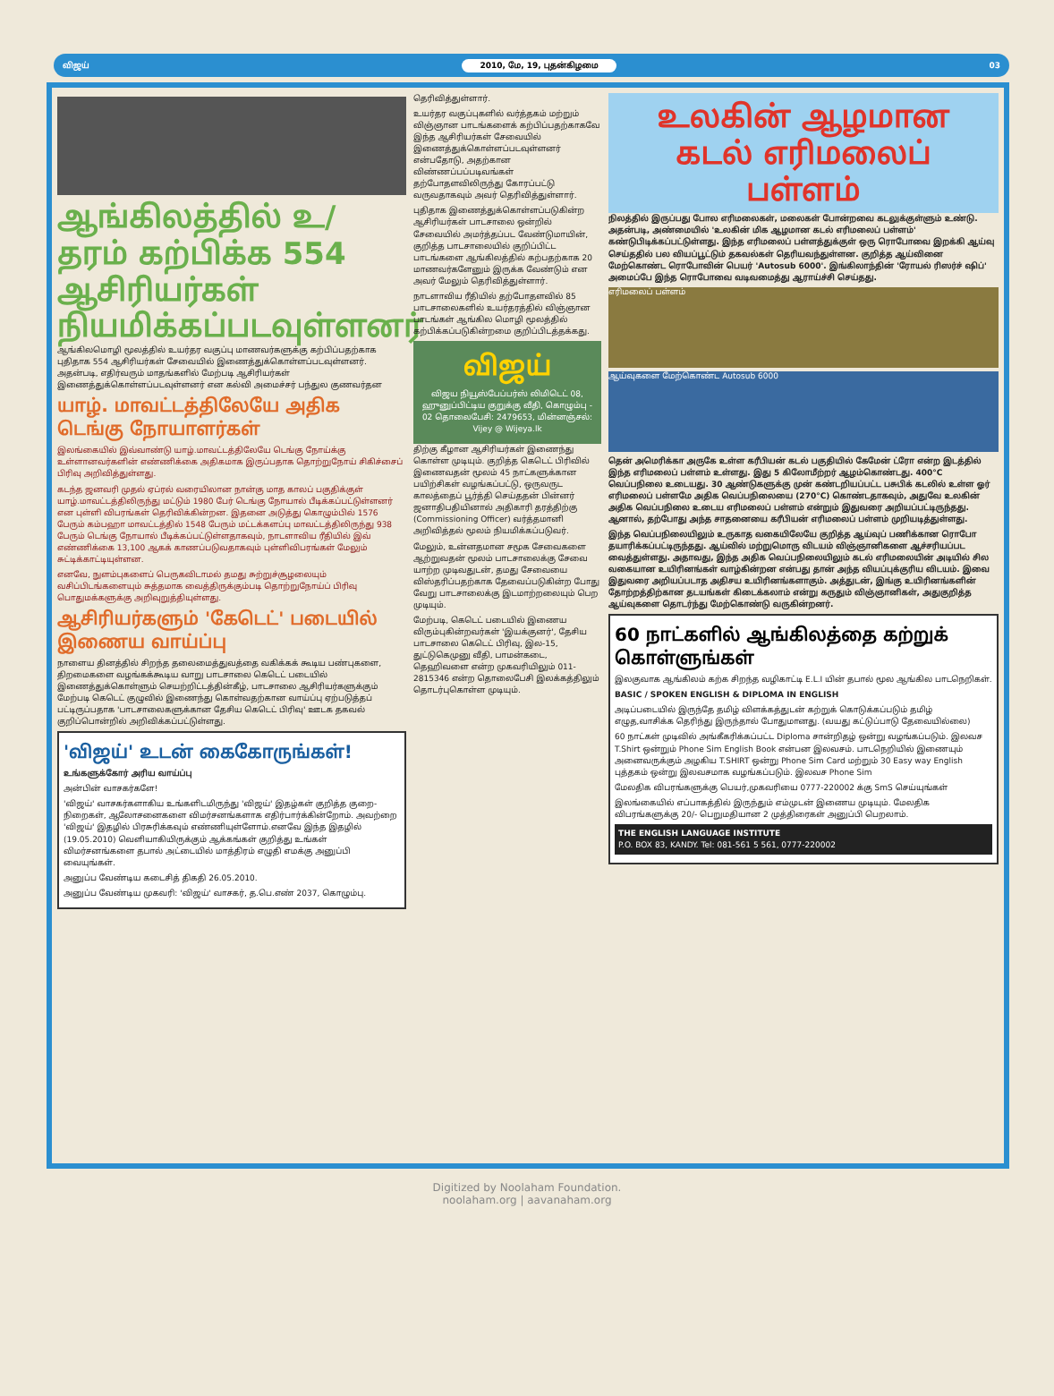விஜய் 2010, மே, 19, புதன்கிழமை 03
ஆங்கிலத்தில் உ/தரம் கற்பிக்க 554 ஆசிரியர்கள் நியமிக்கப்படவுள்ளனர்
ஆங்கிலமொழி மூலத்தில் உயர்தர வகுப்பு மாணவர்களுக்கு கற்பிப்பதற்காக புதிதாக 554 ஆசிரியர்கள் சேவையில் இணைத்துக்கொள்ளப்படவுள்ளனர். அதன்படி, எதிர்வரும் மாதங்களில் மேற்படி ஆசிரியர்கள் இணைத்துக்கொள்ளப்படவுள்ளனர் என கல்வி அமைச்சர் பந்துல குணவர்தன
யாழ். மாவட்டத்திலேயே அதிக டெங்கு நோயாளர்கள்
இலங்கையில் இவ்வாண்டு யாழ்.மாவட்டத்திலேயே டெங்கு நோய்க்கு உள்ளானவர்களின் எண்ணிக்கை அதிகமாக இருப்பதாக தொற்றுநோய் சிகிச்சைப் பிரிவு அறிவித்துள்ளது.
கடந்த ஜனவரி முதல் ஏப்ரல் வரையிலான நான்கு மாத காலப் பகுதிக்குள் யாழ்.மாவட்டத்திலிருந்து மட்டும் 1980 பேர் டெங்கு நோயால் பீடிக்கப்பட்டுள்ளனர் என புள்ளி விபரங்கள் தெரிவிக்கின்றன. இதனை அடுத்து கொழும்பில் 1576 பேரும் கம்பஹா மாவட்டத்தில் 1548 பேரும் மட்டக்களப்பு மாவட்டத்திலிருந்து 938 பேரும் டெங்கு நோயால் பீடிக்கப்பட்டுள்ளதாகவும், நாடளாவிய ரீதியில் இவ் எண்ணிக்கை 13,100 ஆகக் காணப்படுவதாகவும் புள்ளிவிபரங்கள் மேலும் சுட்டிக்காட்டியுள்ளன.
எனவே, நுளம்புகளைப் பெருகவிடாமல் தமது சுற்றுச்சூழலையும் வசிப்பிடங்களையும் சுத்தமாக வைத்திருக்கும்படி தொற்றுநோய்ப் பிரிவு பொதுமக்களுக்கு அறிவுறுத்தியுள்ளது.
ஆசிரியர்களும் 'கேடெட்' படையில் இணைய வாய்ப்பு
நாளைய தினத்தில் சிறந்த தலைமைத்துவத்தை வகிக்கக் கூடிய பண்புகளை, திறமைகளை வழங்கக்கூடிய வாறு பாடசாலை கெடெட் படையில் இணைத்துக்கொள்ளும் செயற்றிட்டத்தின்கீழ், பாடசாலை ஆசிரியர்களுக்கும் மேற்படி கெடெட் குழுவில் இணைந்து கொள்வதற்கான வாய்ப்பு ஏற்படுத்தப் பட்டிருப்பதாக 'பாடசாலைகளுக்கான தேசிய கெடெட் பிரிவு' ஊடக தகவல் குறிப்பொன்றில் அறிவிக்கப்பட்டுள்ளது.
'விஜய்' உடன் கைகோருங்கள்!
உங்களுக்கோர் அரிய வாய்ப்பு
அன்பின் வாசகர்களே!
'விஜய்' வாசகர்களாகிய உங்களிடமிருந்து 'விஜய்' இதழ்கள் குறித்த குறை-நிறைகள், ஆலோசனைகளை விமர்சனங்களாக எதிர்பார்க்கின்றோம். அவற்றை 'விஜய்' இதழில் பிரசுரிக்கவும் எண்ணியுள்ளோம்.எனவே இந்த இதழில் (19.05.2010) வெளியாகியிருக்கும் ஆக்கங்கள் குறித்து உங்கள் விமர்சனங்களை தபால் அட்டையில் மாத்திரம் எழுதி எமக்கு அனுப்பி வையுங்கள்.
அனுப்ப வேண்டிய கடைசித் திகதி 26.05.2010.
அனுப்ப வேண்டிய முகவரி: 'விஜய்' வாசகர், த.பெ.எண் 2037, கொழும்பு.
தெரிவித்துள்ளார்.
உயர்தர வகுப்புகளில் வர்த்தகம் மற்றும் விஞ்ஞான பாடங்களைக் கற்பிப்பதற்காகவே இந்த ஆசிரியர்கள் சேவையில் இணைத்துக்கொள்ளப்படவுள்ளனர் என்பதோடு, அதற்கான விண்ணப்பப்படிவங்கள் தற்போதளவிலிருந்து கோரப்பட்டு வருவதாகவும் அவர் தெரிவித்துள்ளார்.
புதிதாக இணைத்துக்கொள்ளப்படுகின்ற ஆசிரியர்கள் பாடசாலை ஒன்றில் சேவையில் அமர்த்தப்பட வேண்டுமாயின், குறித்த பாடசாலையில் குறிப்பிட்ட பாடங்களை ஆங்கிலத்தில் கற்பதற்காக 20 மாணவர்களேனும் இருக்க வேண்டும் என அவர் மேலும் தெரிவித்துள்ளார்.
நாடளாவிய ரீதியில் தற்போதளவில் 85 பாடசாலைகளில் உயர்தரத்தில் விஞ்ஞான பாடங்கள் ஆங்கில மொழி மூலத்தில் கற்பிக்கப்படுகின்றமை குறிப்பிடத்தக்கது.
விஜய்
விஜய நியூஸ்பேப்பர்ஸ் லிமிடெட் 08, ஹுனுப்பிட்டிய குறுக்கு வீதி, கொழும்பு - 02 தொலைபேசி: 2479653, மின்னஞ்சல்: Vijey @ Wijeya.lk
திற்கு கீழான ஆசிரியர்கள் இணைந்து கொள்ள முடியும். குறித்த கெடெட் பிரிவில் இணைவதன் மூலம் 45 நாட்களுக்கான பயிற்சிகள் வழங்கப்பட்டு, ஒருவருட காலத்தைப் பூர்த்தி செய்ததன் பின்னர் ஜனாதிபதியினால் அதிகாரி தரத்திற்கு (Commissioning Officer) வர்த்தமானி அறிவித்தல் மூலம் நியமிக்கப்படுவர்.
மேலும், உன்னதமான சமூக சேவைகளை ஆற்றுவதன் மூலம் பாடசாலைக்கு சேவை யாற்ற முடிவதுடன், தமது சேவையை விஸ்தரிப்பதற்காக தேவைப்படுகின்ற போது வேறு பாடசாலைக்கு இடமாற்றலையும் பெற முடியும்.
மேற்படி, கெடெட் படையில் இணைய விரும்புகின்றவர்கள் 'இயக்குனர்', தேசிய பாடசாலை கெடெட் பிரிவு, இல-15, துட்டுகெமுனு வீதி, பாமன்கடை, தெஹிவளை என்ற முகவரியிலும் 011-2815346 என்ற தொலைபேசி இலக்கத்திலும் தொடர்புகொள்ள முடியும்.
உலகின் ஆழமான கடல் எரிமலைப் பள்ளம்
நிலத்தில் இருப்பது போல எரிமலைகள், மலைகள் போன்றவை கடலுக்குள்ளும் உண்டு. அதன்படி, அண்மையில் 'உலகின் மிக ஆழமான கடல் எரிமலைப் பள்ளம்' கண்டுபிடிக்கப்பட்டுள்ளது. இந்த எரிமலைப் பள்ளத்துக்குள் ஒரு ரொபோவை இறக்கி ஆய்வு செய்ததில் பல வியப்பூட்டும் தகவல்கள் தெரியவந்துள்ளன. குறித்த ஆய்வினை மேற்கொண்ட ரொபோவின் பெயர் 'Autosub 6000'. இங்கிலாந்தின் 'ரோயல் ரிஸர்ச் ஷிப்' அமைப்பே இந்த ரொபோவை வடிவமைத்து ஆராய்ச்சி செய்தது.
எரிமலைப் பள்ளம்
ஆய்வுகளை மேற்கொண்ட Autosub 6000
தென் அமெரிக்கா அருகே உள்ள கரீபியன் கடல் பகுதியில் கேமேன் ட்ரோ என்ற இடத்தில் இந்த எரிமலைப் பள்ளம் உள்ளது. இது 5 கிலோமீற்றர் ஆழம்கொண்டது. 400°C வெப்பநிலை உடையது. 30 ஆண்டுகளுக்கு முன் கண்டறியப்பட்ட பசுபிக் கடலில் உள்ள ஓர் எரிமலைப் பள்ளமே அதிக வெப்பநிலையை (270°C) கொண்டதாகவும், அதுவே உலகின் அதிக வெப்பநிலை உடைய எரிமலைப் பள்ளம் என்றும் இதுவரை அறியப்பட்டிருந்தது. ஆனால், தற்போது அந்த சாதனையை கரீபியன் எரிமலைப் பள்ளம் முறியடித்துள்ளது.
இந்த வெப்பநிலையிலும் உருகாத வகையிலேயே குறித்த ஆய்வுப் பணிக்கான ரொபோ தயாரிக்கப்பட்டிருந்தது. ஆய்வில் மற்றுமொரு விடயம் விஞ்ஞானிகளை ஆச்சரியப்பட வைத்துள்ளது. அதாவது, இந்த அதிக வெப்பநிலையிலும் கடல் எரிமலையின் அடியில் சில வகையான உயிரினங்கள் வாழ்கின்றன என்பது தான் அந்த வியப்புக்குரிய விடயம். இவை இதுவரை அறியப்படாத அதிசய உயிரினங்களாகும். அத்துடன், இங்கு உயிரினங்களின் தோற்றத்திற்கான தடயங்கள் கிடைக்கலாம் என்று கருதும் விஞ்ஞானிகள், அதுகுறித்த ஆய்வுகளை தொடர்ந்து மேற்கொண்டு வருகின்றனர்.
60 நாட்களில் ஆங்கிலத்தை கற்றுக் கொள்ளுங்கள்
இலகுவாக ஆங்கிலம் கற்க சிறந்த வழிகாட்டி E.L.I யின் தபால் மூல ஆங்கில பாடநெறிகள்.
BASIC / SPOKEN ENGLISH & DIPLOMA IN ENGLISH
அடிப்படையில் இருந்தே தமிழ் விளக்கத்துடன் கற்றுக் கொடுக்கப்படும் தமிழ் எழுத,வாசிக்க தெரிந்து இருந்தால் போதுமானது. (வயது கட்டுப்பாடு தேவையில்லை)
60 நாட்கள் முடிவில் அங்கீகரிக்கப்பட்ட Diploma சான்றிதழ் ஒன்று வழங்கப்படும். இலவச T.Shirt ஒன்றும் Phone Sim English Book என்பன இலவசம். பாடநெறியில் இணையும் அனைவருக்கும் அழகிய T.SHIRT ஒன்று Phone Sim Card மற்றும் 30 Easy way English புத்தகம் ஒன்று இலவசமாக வழங்கப்படும். இலவச Phone Sim
மேலதிக விபரங்களுக்கு பெயர்,முகவரியை 0777-220002 க்கு SmS செய்யுங்கள்
இலங்கையில் எப்பாகத்தில் இருந்தும் எம்முடன் இணைய முடியும். மேலதிக விபரங்களுக்கு 20/- பெறுமதியான 2 முத்திரைகள் அனுப்பி பெறலாம்.
THE ENGLISH LANGUAGE INSTITUTE
P.O. BOX 83, KANDY. Tel: 081-561 5 561, 0777-220002
Digitized by Noolaham Foundation.
noolaham.org | aavanaham.org